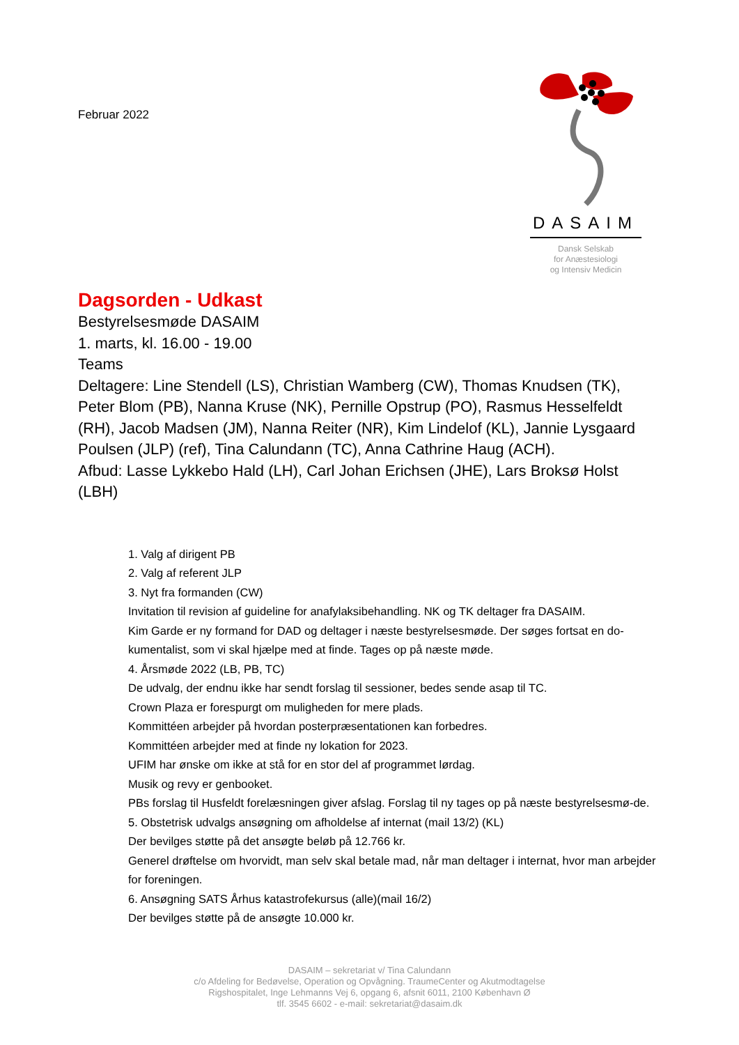Februar 2022
DASAIM
Dansk Selskab
for Anæstesiologi
og Intensiv Medicin
Dagsorden - Udkast
Bestyrelsesmøde DASAIM
1. marts, kl. 16.00 - 19.00
Teams
Deltagere: Line Stendell (LS), Christian Wamberg (CW), Thomas Knudsen (TK), Peter Blom (PB), Nanna Kruse (NK), Pernille Opstrup (PO), Rasmus Hesselfeldt (RH), Jacob Madsen (JM), Nanna Reiter (NR), Kim Lindelof (KL), Jannie Lysgaard Poulsen (JLP) (ref), Tina Calundann (TC), Anna Cathrine Haug (ACH).
Afbud: Lasse Lykkebo Hald (LH), Carl Johan Erichsen (JHE), Lars Broksø Holst (LBH)
1. Valg af dirigent PB
2. Valg af referent JLP
3. Nyt fra formanden (CW)
Invitation til revision af guideline for anafylaksibehandling. NK og TK deltager fra DASAIM.
Kim Garde er ny formand for DAD og deltager i næste bestyrelsesmøde. Der søges fortsat en do-kumentalist, som vi skal hjælpe med at finde. Tages op på næste møde.
4. Årsmøde 2022 (LB, PB, TC)
De udvalg, der endnu ikke har sendt forslag til sessioner, bedes sende asap til TC.
Crown Plaza er forespurgt om muligheden for mere plads.
Kommittéen arbejder på hvordan posterpræsentationen kan forbedres.
Kommittéen arbejder med at finde ny lokation for 2023.
UFIM har ønske om ikke at stå for en stor del af programmet lørdag.
Musik og revy er genbooket.
PBs forslag til Husfeldt forelæsningen giver afslag. Forslag til ny tages op på næste bestyrelsesmø-de.
5. Obstetrisk udvalgs ansøgning om afholdelse af internat (mail 13/2) (KL)
Der bevilges støtte på det ansøgte beløb på 12.766 kr.
Generel drøftelse om hvorvidt, man selv skal betale mad, når man deltager i internat, hvor man arbejder for foreningen.
6. Ansøgning SATS Århus katastrofekursus (alle)(mail 16/2)
Der bevilges støtte på de ansøgte 10.000 kr.
DASAIM – sekretariat v/ Tina Calundann
c/o Afdeling for Bedøvelse, Operation og Opvågning. TraumeCenter og Akutmodtagelse
Rigshospitalet, Inge Lehmanns Vej 6, opgang 6, afsnit 6011, 2100 København Ø
tlf. 3545 6602 - e-mail: sekretariat@dasaim.dk